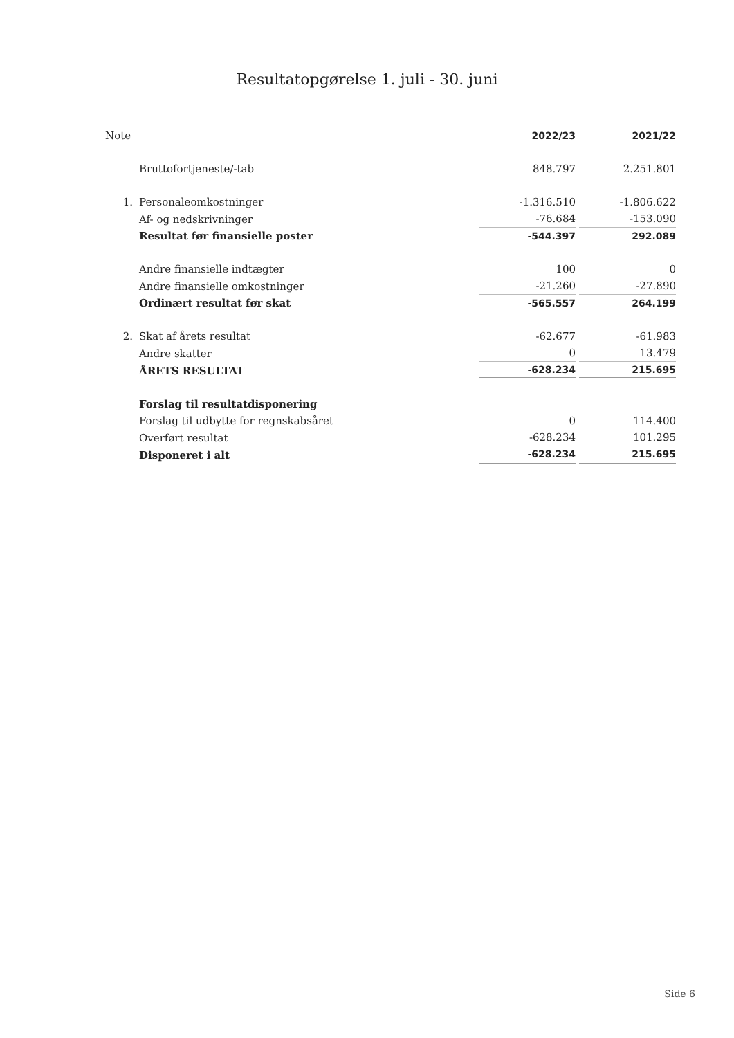Resultatopgørelse 1. juli - 30. juni
| Note | | 2022/23 | 2021/22 |
| --- | --- | --- | --- |
| | Bruttofortjeneste/-tab | 848.797 | 2.251.801 |
| 1. | Personaleomkostninger | -1.316.510 | -1.806.622 |
| | Af- og nedskrivninger | -76.684 | -153.090 |
| | Resultat før finansielle poster | -544.397 | 292.089 |
| | Andre finansielle indtægter | 100 | 0 |
| | Andre finansielle omkostninger | -21.260 | -27.890 |
| | Ordinært resultat før skat | -565.557 | 264.199 |
| 2. | Skat af årets resultat | -62.677 | -61.983 |
| | Andre skatter | 0 | 13.479 |
| | ÅRETS RESULTAT | -628.234 | 215.695 |
| | Forslag til resultatdisponering | | |
| | Forslag til udbytte for regnskabsåret | 0 | 114.400 |
| | Overført resultat | -628.234 | 101.295 |
| | Disponeret i alt | -628.234 | 215.695 |
Side 6